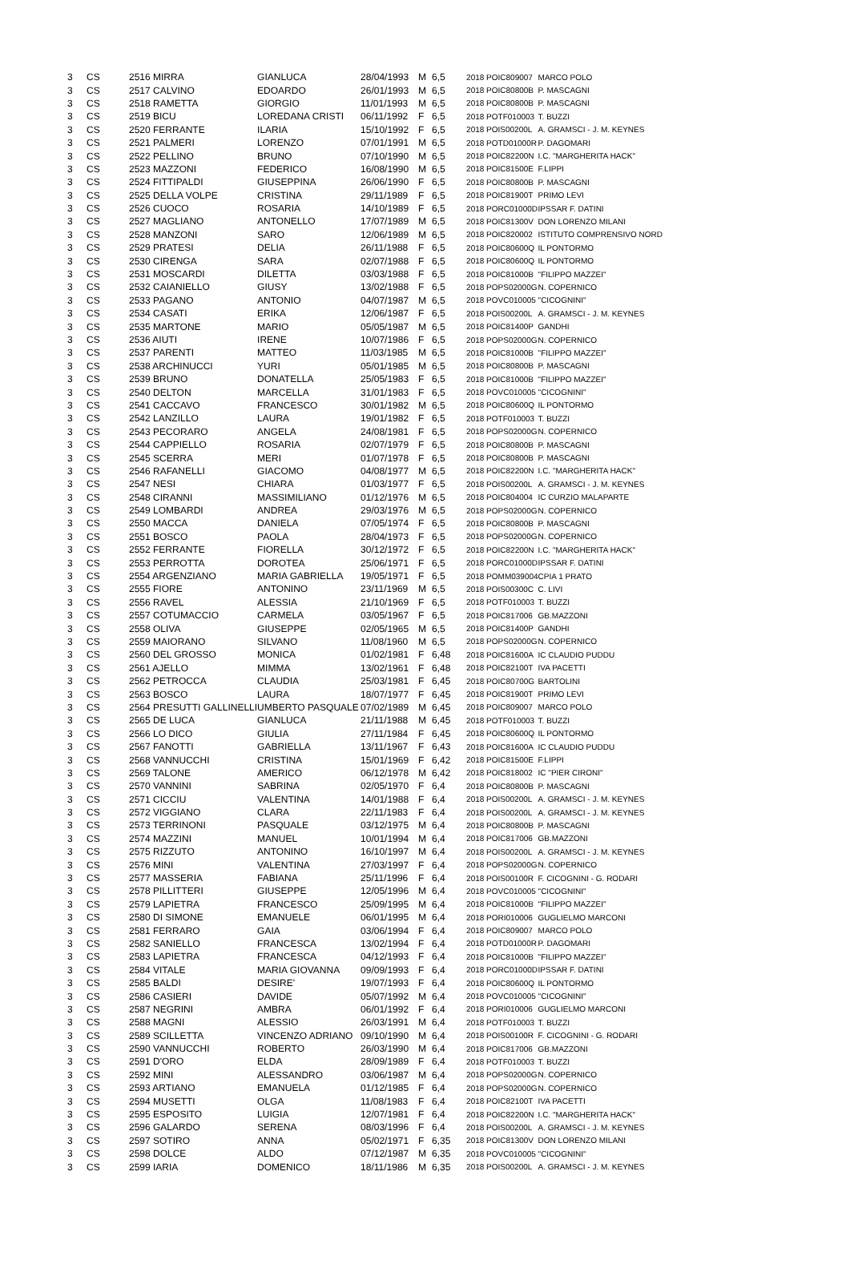| 3 | CS | 2516 MIRRA | GIANLUCA | 28/04/1993 | M | 6,5 | 2018 POIC809007 | MARCO POLO |
| 3 | CS | 2517 CALVINO | EDOARDO | 26/01/1993 | M | 6,5 | 2018 POIC80800B | P. MASCAGNI |
| 3 | CS | 2518 RAMETTA | GIORGIO | 11/01/1993 | M | 6,5 | 2018 POIC80800B | P. MASCAGNI |
| 3 | CS | 2519 BICU | LOREDANA CRISTI | 06/11/1992 | F | 6,5 | 2018 POTF010003 | T. BUZZI |
| 3 | CS | 2520 FERRANTE | ILARIA | 15/10/1992 | F | 6,5 | 2018 POIS00200L | A. GRAMSCI - J. M. KEYNES |
| 3 | CS | 2521 PALMERI | LORENZO | 07/01/1991 | M | 6,5 | 2018 POTD01000R | P. DAGOMARI |
| 3 | CS | 2522 PELLINO | BRUNO | 07/10/1990 | M | 6,5 | 2018 POIC82200N | I.C. "MARGHERITA HACK" |
| 3 | CS | 2523 MAZZONI | FEDERICO | 16/08/1990 | M | 6,5 | 2018 POIC81500E | F.LIPPI |
| 3 | CS | 2524 FITTIPALDI | GIUSEPPINA | 26/06/1990 | F | 6,5 | 2018 POIC80800B | P. MASCAGNI |
| 3 | CS | 2525 DELLA VOLPE | CRISTINA | 29/11/1989 | F | 6,5 | 2018 POIC81900T | PRIMO LEVI |
| 3 | CS | 2526 CUOCO | ROSARIA | 14/10/1989 | F | 6,5 | 2018 PORC01000D | IPSSAR F. DATINI |
| 3 | CS | 2527 MAGLIANO | ANTONELLO | 17/07/1989 | M | 6,5 | 2018 POIC81300V | DON LORENZO MILANI |
| 3 | CS | 2528 MANZONI | SARO | 12/06/1989 | M | 6,5 | 2018 POIC820002 | ISTITUTO COMPRENSIVO NORD |
| 3 | CS | 2529 PRATESI | DELIA | 26/11/1988 | F | 6,5 | 2018 POIC80600Q | IL PONTORMO |
| 3 | CS | 2530 CIRENGA | SARA | 02/07/1988 | F | 6,5 | 2018 POIC80600Q | IL PONTORMO |
| 3 | CS | 2531 MOSCARDI | DILETTA | 03/03/1988 | F | 6,5 | 2018 POIC81000B | "FILIPPO MAZZEI" |
| 3 | CS | 2532 CAIANIELLO | GIUSY | 13/02/1988 | F | 6,5 | 2018 POPS02000G | N. COPERNICO |
| 3 | CS | 2533 PAGANO | ANTONIO | 04/07/1987 | M | 6,5 | 2018 POVC010005 | "CICOGNINI" |
| 3 | CS | 2534 CASATI | ERIKA | 12/06/1987 | F | 6,5 | 2018 POIS00200L | A. GRAMSCI - J. M. KEYNES |
| 3 | CS | 2535 MARTONE | MARIO | 05/05/1987 | M | 6,5 | 2018 POIC81400P | GANDHI |
| 3 | CS | 2536 AIUTI | IRENE | 10/07/1986 | F | 6,5 | 2018 POPS02000G | N. COPERNICO |
| 3 | CS | 2537 PARENTI | MATTEO | 11/03/1985 | M | 6,5 | 2018 POIC81000B | "FILIPPO MAZZEI" |
| 3 | CS | 2538 ARCHINUCCI | YURI | 05/01/1985 | M | 6,5 | 2018 POIC80800B | P. MASCAGNI |
| 3 | CS | 2539 BRUNO | DONATELLA | 25/05/1983 | F | 6,5 | 2018 POIC81000B | "FILIPPO MAZZEI" |
| 3 | CS | 2540 DELTON | MARCELLA | 31/01/1983 | F | 6,5 | 2018 POVC010005 | "CICOGNINI" |
| 3 | CS | 2541 CACCAVO | FRANCESCO | 30/01/1982 | M | 6,5 | 2018 POIC80600Q | IL PONTORMO |
| 3 | CS | 2542 LANZILLO | LAURA | 19/01/1982 | F | 6,5 | 2018 POTF010003 | T. BUZZI |
| 3 | CS | 2543 PECORARO | ANGELA | 24/08/1981 | F | 6,5 | 2018 POPS02000G | N. COPERNICO |
| 3 | CS | 2544 CAPPIELLO | ROSARIA | 02/07/1979 | F | 6,5 | 2018 POIC80800B | P. MASCAGNI |
| 3 | CS | 2545 SCERRA | MERI | 01/07/1978 | F | 6,5 | 2018 POIC80800B | P. MASCAGNI |
| 3 | CS | 2546 RAFANELLI | GIACOMO | 04/08/1977 | M | 6,5 | 2018 POIC82200N | I.C. "MARGHERITA HACK" |
| 3 | CS | 2547 NESI | CHIARA | 01/03/1977 | F | 6,5 | 2018 POIS00200L | A. GRAMSCI - J. M. KEYNES |
| 3 | CS | 2548 CIRANNI | MASSIMILIANO | 01/12/1976 | M | 6,5 | 2018 POIC804004 | IC CURZIO MALAPARTE |
| 3 | CS | 2549 LOMBARDI | ANDREA | 29/03/1976 | M | 6,5 | 2018 POPS02000G | N. COPERNICO |
| 3 | CS | 2550 MACCA | DANIELA | 07/05/1974 | F | 6,5 | 2018 POIC80800B | P. MASCAGNI |
| 3 | CS | 2551 BOSCO | PAOLA | 28/04/1973 | F | 6,5 | 2018 POPS02000G | N. COPERNICO |
| 3 | CS | 2552 FERRANTE | FIORELLA | 30/12/1972 | F | 6,5 | 2018 POIC82200N | I.C. "MARGHERITA HACK" |
| 3 | CS | 2553 PERROTTA | DOROTEA | 25/06/1971 | F | 6,5 | 2018 PORC01000D | IPSSAR F. DATINI |
| 3 | CS | 2554 ARGENZIANO | MARIA GABRIELLA | 19/05/1971 | F | 6,5 | 2018 POMM039004 | CPIA 1 PRATO |
| 3 | CS | 2555 FIORE | ANTONINO | 23/11/1969 | M | 6,5 | 2018 POIS00300C | C. LIVI |
| 3 | CS | 2556 RAVEL | ALESSIA | 21/10/1969 | F | 6,5 | 2018 POTF010003 | T. BUZZI |
| 3 | CS | 2557 COTUMACCIO | CARMELA | 03/05/1967 | F | 6,5 | 2018 POIC817006 | GB.MAZZONI |
| 3 | CS | 2558 OLIVA | GIUSEPPE | 02/05/1965 | M | 6,5 | 2018 POIC81400P | GANDHI |
| 3 | CS | 2559 MAIORANO | SILVANO | 11/08/1960 | M | 6,5 | 2018 POPS02000G | N. COPERNICO |
| 3 | CS | 2560 DEL GROSSO | MONICA | 01/02/1981 | F | 6,48 | 2018 POIC81600A | IC CLAUDIO PUDDU |
| 3 | CS | 2561 AJELLO | MIMMA | 13/02/1961 | F | 6,48 | 2018 POIC82100T | IVA PACETTI |
| 3 | CS | 2562 PETROCCA | CLAUDIA | 25/03/1981 | F | 6,45 | 2018 POIC80700G | BARTOLINI |
| 3 | CS | 2563 BOSCO | LAURA | 18/07/1977 | F | 6,45 | 2018 POIC81900T | PRIMO LEVI |
| 3 | CS | 2564 PRESUTTI GALLINELLI | UMBERTO PASQUALE | 07/02/1989 | M | 6,45 | 2018 POIC809007 | MARCO POLO |
| 3 | CS | 2565 DE LUCA | GIANLUCA | 21/11/1988 | M | 6,45 | 2018 POTF010003 | T. BUZZI |
| 3 | CS | 2566 LO DICO | GIULIA | 27/11/1984 | F | 6,45 | 2018 POIC80600Q | IL PONTORMO |
| 3 | CS | 2567 FANOTTI | GABRIELLA | 13/11/1967 | F | 6,43 | 2018 POIC81600A | IC CLAUDIO PUDDU |
| 3 | CS | 2568 VANNUCCHI | CRISTINA | 15/01/1969 | F | 6,42 | 2018 POIC81500E | F.LIPPI |
| 3 | CS | 2569 TALONE | AMERICO | 06/12/1978 | M | 6,42 | 2018 POIC818002 | IC "PIER CIRONI" |
| 3 | CS | 2570 VANNINI | SABRINA | 02/05/1970 | F | 6,4 | 2018 POIC80800B | P. MASCAGNI |
| 3 | CS | 2571 CICCIU | VALENTINA | 14/01/1988 | F | 6,4 | 2018 POIS00200L | A. GRAMSCI - J. M. KEYNES |
| 3 | CS | 2572 VIGGIANO | CLARA | 22/11/1983 | F | 6,4 | 2018 POIS00200L | A. GRAMSCI - J. M. KEYNES |
| 3 | CS | 2573 TERRINONI | PASQUALE | 03/12/1975 | M | 6,4 | 2018 POIC80800B | P. MASCAGNI |
| 3 | CS | 2574 MAZZINI | MANUEL | 10/01/1994 | M | 6,4 | 2018 POIC817006 | GB.MAZZONI |
| 3 | CS | 2575 RIZZUTO | ANTONINO | 16/10/1997 | M | 6,4 | 2018 POIS00200L | A. GRAMSCI - J. M. KEYNES |
| 3 | CS | 2576 MINI | VALENTINA | 27/03/1997 | F | 6,4 | 2018 POPS02000G | N. COPERNICO |
| 3 | CS | 2577 MASSERIA | FABIANA | 25/11/1996 | F | 6,4 | 2018 POIS00100R | F. CICOGNINI - G. RODARI |
| 3 | CS | 2578 PILLITTERI | GIUSEPPE | 12/05/1996 | M | 6,4 | 2018 POVC010005 | "CICOGNINI" |
| 3 | CS | 2579 LAPIETRA | FRANCESCO | 25/09/1995 | M | 6,4 | 2018 POIC81000B | "FILIPPO MAZZEI" |
| 3 | CS | 2580 DI SIMONE | EMANUELE | 06/01/1995 | M | 6,4 | 2018 PORI010006 | GUGLIELMO MARCONI |
| 3 | CS | 2581 FERRARO | GAIA | 03/06/1994 | F | 6,4 | 2018 POIC809007 | MARCO POLO |
| 3 | CS | 2582 SANIELLO | FRANCESCA | 13/02/1994 | F | 6,4 | 2018 POTD01000R | P. DAGOMARI |
| 3 | CS | 2583 LAPIETRA | FRANCESCA | 04/12/1993 | F | 6,4 | 2018 POIC81000B | "FILIPPO MAZZEI" |
| 3 | CS | 2584 VITALE | MARIA GIOVANNA | 09/09/1993 | F | 6,4 | 2018 PORC01000D | IPSSAR F. DATINI |
| 3 | CS | 2585 BALDI | DESIRE' | 19/07/1993 | F | 6,4 | 2018 POIC80600Q | IL PONTORMO |
| 3 | CS | 2586 CASIERI | DAVIDE | 05/07/1992 | M | 6,4 | 2018 POVC010005 | "CICOGNINI" |
| 3 | CS | 2587 NEGRINI | AMBRA | 06/01/1992 | F | 6,4 | 2018 PORI010006 | GUGLIELMO MARCONI |
| 3 | CS | 2588 MAGNI | ALESSIO | 26/03/1991 | M | 6,4 | 2018 POTF010003 | T. BUZZI |
| 3 | CS | 2589 SCILLETTA | VINCENZO ADRIANO | 09/10/1990 | M | 6,4 | 2018 POIS00100R | F. CICOGNINI - G. RODARI |
| 3 | CS | 2590 VANNUCCHI | ROBERTO | 26/03/1990 | M | 6,4 | 2018 POIC817006 | GB.MAZZONI |
| 3 | CS | 2591 D'ORO | ELDA | 28/09/1989 | F | 6,4 | 2018 POTF010003 | T. BUZZI |
| 3 | CS | 2592 MINI | ALESSANDRO | 03/06/1987 | M | 6,4 | 2018 POPS02000G | N. COPERNICO |
| 3 | CS | 2593 ARTIANO | EMANUELA | 01/12/1985 | F | 6,4 | 2018 POPS02000G | N. COPERNICO |
| 3 | CS | 2594 MUSETTI | OLGA | 11/08/1983 | F | 6,4 | 2018 POIC82100T | IVA PACETTI |
| 3 | CS | 2595 ESPOSITO | LUIGIA | 12/07/1981 | F | 6,4 | 2018 POIC82200N | I.C. "MARGHERITA HACK" |
| 3 | CS | 2596 GALARDO | SERENA | 08/03/1996 | F | 6,4 | 2018 POIS00200L | A. GRAMSCI - J. M. KEYNES |
| 3 | CS | 2597 SOTIRO | ANNA | 05/02/1971 | F | 6,35 | 2018 POIC81300V | DON LORENZO MILANI |
| 3 | CS | 2598 DOLCE | ALDO | 07/12/1987 | M | 6,35 | 2018 POVC010005 | "CICOGNINI" |
| 3 | CS | 2599 IARIA | DOMENICO | 18/11/1986 | M | 6,35 | 2018 POIS00200L | A. GRAMSCI - J. M. KEYNES |